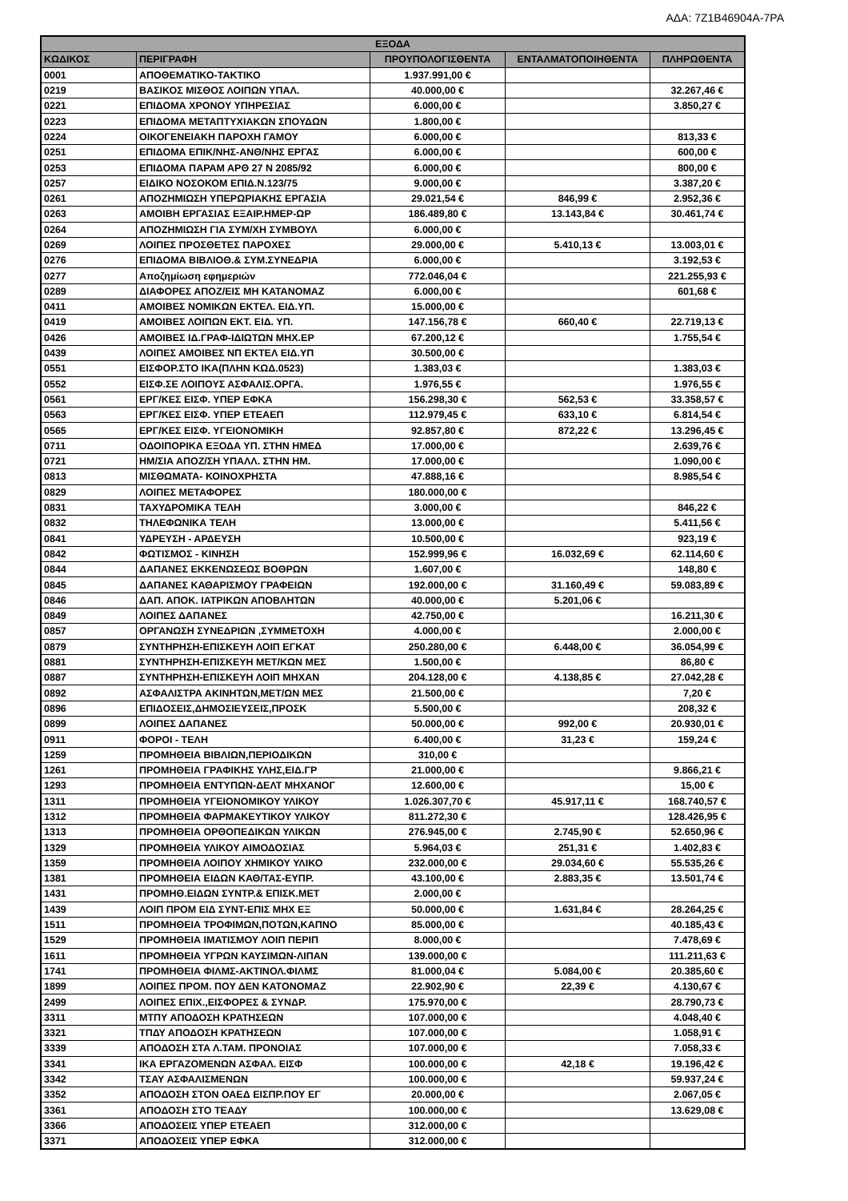ΑΔΑ: 7Ζ1Β46904Α-7ΡΑ
| ΕΞΟΔΑ | | | | |
| --- | --- | --- | --- | --- |
| ΚΩΔΙΚΟΣ | ΠΕΡΙΓΡΑΦΗ | ΠΡΟΥΠΟΛΟΓΙΣΘΕΝΤΑ | ΕΝΤΑΛΜΑΤΟΠΟΙΗΘΕΝΤΑ | ΠΛΗΡΩΘΕΝΤΑ |
| 0001 | ΑΠΟΘΕΜΑΤΙΚΟ-ΤΑΚΤΙΚΟ | 1.937.991,00 € | | |
| 0219 | ΒΑΣΙΚΟΣ ΜΙΣΘΟΣ ΛΟΙΠΩΝ ΥΠΑΛ. | 40.000,00 € | | 32.267,46 € |
| 0221 | ΕΠΙΔΟΜΑ ΧΡΟΝΟΥ ΥΠΗΡΕΣΙΑΣ | 6.000,00 € | | 3.850,27 € |
| 0223 | ΕΠΙΔΟΜΑ ΜΕΤΑΠΤΥΧΙΑΚΩΝ ΣΠΟΥΔΩΝ | 1.800,00 € | | |
| 0224 | ΟΙΚΟΓΕΝΕΙΑΚΗ ΠΑΡΟΧΗ ΓΑΜΟΥ | 6.000,00 € | | 813,33 € |
| 0251 | ΕΠΙΔΟΜΑ ΕΠΙΚ/ΝΗΣ-ΑΝΘ/ΝΗΣ ΕΡΓΑΣ | 6.000,00 € | | 600,00 € |
| 0253 | ΕΠΙΔΟΜΑ ΠΑΡΑΜ ΑΡΘ 27 Ν 2085/92 | 6.000,00 € | | 800,00 € |
| 0257 | ΕΙΔΙΚΟ ΝΟΣΟΚΟΜ ΕΠΙΔ.Ν.123/75 | 9.000,00 € | | 3.387,20 € |
| 0261 | ΑΠΟΖΗΜΙΩΣΗ ΥΠΕΡΩΡΙΑΚΗΣ ΕΡΓΑΣΙΑ | 29.021,54 € | 846,99 € | 2.952,36 € |
| 0263 | ΑΜΟΙΒΗ ΕΡΓΑΣΙΑΣ ΕΞΑΙΡ.ΗΜΕΡ-ΩΡ | 186.489,80 € | 13.143,84 € | 30.461,74 € |
| 0264 | ΑΠΟΖΗΜΙΩΣΗ ΓΙΑ ΣΥΜ/ΧΗ ΣΥΜΒΟΥΛ | 6.000,00 € | | |
| 0269 | ΛΟΙΠΕΣ ΠΡΟΣΘΕΤΕΣ ΠΑΡΟΧΕΣ | 29.000,00 € | 5.410,13 € | 13.003,01 € |
| 0276 | ΕΠΙΔΟΜΑ ΒΙΒΛΙΟΘ.& ΣΥΜ.ΣΥΝΕΔΡΙΑ | 6.000,00 € | | 3.192,53 € |
| 0277 | Αποζημίωση εφημεριών | 772.046,04 € | | 221.255,93 € |
| 0289 | ΔΙΑΦΟΡΕΣ ΑΠΟΖ/ΕΙΣ ΜΗ ΚΑΤΑΝΟΜΑΖ | 6.000,00 € | | 601,68 € |
| 0411 | ΑΜΟΙΒΕΣ ΝΟΜΙΚΩΝ ΕΚΤΕΛ. ΕΙΔ.ΥΠ. | 15.000,00 € | | |
| 0419 | ΑΜΟΙΒΕΣ ΛΟΙΠΩΝ ΕΚΤ. ΕΙΔ. ΥΠ. | 147.156,78 € | 660,40 € | 22.719,13 € |
| 0426 | ΑΜΟΙΒΕΣ ΙΔ.ΓΡΑΦ-ΙΔΙΩΤΩΝ ΜΗΧ.ΕΡ | 67.200,12 € | | 1.755,54 € |
| 0439 | ΛΟΙΠΕΣ ΑΜΟΙΒΕΣ ΝΠ ΕΚΤΕΛ ΕΙΔ.ΥΠ | 30.500,00 € | | |
| 0551 | ΕΙΣΦΟΡ.ΣΤΟ ΙΚΑ(ΠΛΗΝ ΚΩΔ.0523) | 1.383,03 € | | 1.383,03 € |
| 0552 | ΕΙΣΦ.ΣΕ ΛΟΙΠΟΥΣ ΑΣΦΑΛΙΣ.ΟΡΓΑ. | 1.976,55 € | | 1.976,55 € |
| 0561 | ΕΡΓ/ΚΕΣ ΕΙΣΦ. ΥΠΕΡ ΕΦΚΑ | 156.298,30 € | 562,53 € | 33.358,57 € |
| 0563 | ΕΡΓ/ΚΕΣ ΕΙΣΦ. ΥΠΕΡ ΕΤΕΑΕΠ | 112.979,45 € | 633,10 € | 6.814,54 € |
| 0565 | ΕΡΓ/ΚΕΣ ΕΙΣΦ. ΥΓΕΙΟΝΟΜΙΚΗ | 92.857,80 € | 872,22 € | 13.296,45 € |
| 0711 | ΟΔΟΙΠΟΡΙΚΑ ΕΞΟΔΑ ΥΠ. ΣΤΗΝ ΗΜΕΔ | 17.000,00 € | | 2.639,76 € |
| 0721 | ΗΜ/ΣΙΑ ΑΠΟΖ/ΣΗ ΥΠΑΛΛ. ΣΤΗΝ ΗΜ. | 17.000,00 € | | 1.090,00 € |
| 0813 | ΜΙΣΘΩΜΑΤΑ- ΚΟΙΝΟΧΡΗΣΤΑ | 47.888,16 € | | 8.985,54 € |
| 0829 | ΛΟΙΠΕΣ ΜΕΤΑΦΟΡΕΣ | 180.000,00 € | | |
| 0831 | ΤΑΧΥΔΡΟΜΙΚΑ ΤΕΛΗ | 3.000,00 € | | 846,22 € |
| 0832 | ΤΗΛΕΦΩΝΙΚΑ ΤΕΛΗ | 13.000,00 € | | 5.411,56 € |
| 0841 | ΥΔΡΕΥΣΗ - ΑΡΔΕΥΣΗ | 10.500,00 € | | 923,19 € |
| 0842 | ΦΩΤΙΣΜΟΣ - ΚΙΝΗΣΗ | 152.999,96 € | 16.032,69 € | 62.114,60 € |
| 0844 | ΔΑΠΑΝΕΣ ΕΚΚΕΝΩΣΕΩΣ ΒΟΘΡΩΝ | 1.607,00 € | | 148,80 € |
| 0845 | ΔΑΠΑΝΕΣ ΚΑΘΑΡΙΣΜΟΥ ΓΡΑΦΕΙΩΝ | 192.000,00 € | 31.160,49 € | 59.083,89 € |
| 0846 | ΔΑΠ. ΑΠΟΚ. ΙΑΤΡΙΚΩΝ ΑΠΟΒΛΗΤΩΝ | 40.000,00 € | 5.201,06 € | |
| 0849 | ΛΟΙΠΕΣ ΔΑΠΑΝΕΣ | 42.750,00 € | | 16.211,30 € |
| 0857 | ΟΡΓΑΝΩΣΗ ΣΥΝΕΔΡΙΩΝ ,ΣΥΜΜΕΤΟΧΗ | 4.000,00 € | | 2.000,00 € |
| 0879 | ΣΥΝΤΗΡΗΣΗ-ΕΠΙΣΚΕΥΗ ΛΟΙΠ ΕΓΚΑΤ | 250.280,00 € | 6.448,00 € | 36.054,99 € |
| 0881 | ΣΥΝΤΗΡΗΣΗ-ΕΠΙΣΚΕΥΗ ΜΕΤ/ΚΩΝ ΜΕΣ | 1.500,00 € | | 86,80 € |
| 0887 | ΣΥΝΤΗΡΗΣΗ-ΕΠΙΣΚΕΥΗ ΛΟΙΠ ΜΗΧΑΝ | 204.128,00 € | 4.138,85 € | 27.042,28 € |
| 0892 | ΑΣΦΑΛΙΣΤΡΑ ΑΚΙΝΗΤΩΝ,ΜΕΤ/ΩΝ ΜΕΣ | 21.500,00 € | | 7,20 € |
| 0896 | ΕΠΙΔΟΣΕΙΣ,ΔΗΜΟΣΙΕΥΣΕΙΣ,ΠΡΟΣΚ | 5.500,00 € | | 208,32 € |
| 0899 | ΛΟΙΠΕΣ ΔΑΠΑΝΕΣ | 50.000,00 € | 992,00 € | 20.930,01 € |
| 0911 | ΦΟΡΟΙ - ΤΕΛΗ | 6.400,00 € | 31,23 € | 159,24 € |
| 1259 | ΠΡΟΜΗΘΕΙΑ ΒΙΒΛΙΩΝ,ΠΕΡΙΟΔΙΚΩΝ | 310,00 € | | |
| 1261 | ΠΡΟΜΗΘΕΙΑ ΓΡΑΦΙΚΗΣ ΥΛΗΣ,ΕΙΔ.ΓΡ | 21.000,00 € | | 9.866,21 € |
| 1293 | ΠΡΟΜΗΘΕΙΑ ΕΝΤΥΠΩΝ-ΔΕΛΤ ΜΗΧΑΝΟΓ | 12.600,00 € | | 15,00 € |
| 1311 | ΠΡΟΜΗΘΕΙΑ ΥΓΕΙΟΝΟΜΙΚΟΥ ΥΛΙΚΟΥ | 1.026.307,70 € | 45.917,11 € | 168.740,57 € |
| 1312 | ΠΡΟΜΗΘΕΙΑ ΦΑΡΜΑΚΕΥΤΙΚΟΥ ΥΛΙΚΟΥ | 811.272,30 € | | 128.426,95 € |
| 1313 | ΠΡΟΜΗΘΕΙΑ ΟΡΘΟΠΕΔΙΚΩΝ ΥΛΙΚΩΝ | 276.945,00 € | 2.745,90 € | 52.650,96 € |
| 1329 | ΠΡΟΜΗΘΕΙΑ ΥΛΙΚΟΥ ΑΙΜΟΔΟΣΙΑΣ | 5.964,03 € | 251,31 € | 1.402,83 € |
| 1359 | ΠΡΟΜΗΘΕΙΑ ΛΟΙΠΟΥ ΧΗΜΙΚΟΥ ΥΛΙΚΟ | 232.000,00 € | 29.034,60 € | 55.535,26 € |
| 1381 | ΠΡΟΜΗΘΕΙΑ ΕΙΔΩΝ ΚΑΘ/ΤΑΣ-ΕΥΠΡ. | 43.100,00 € | 2.883,35 € | 13.501,74 € |
| 1431 | ΠΡΟΜΗΘ.ΕΙΔΩΝ ΣΥΝΤΡ.& ΕΠΙΣΚ.ΜΕΤ | 2.000,00 € | | |
| 1439 | ΛΟΙΠ ΠΡΟΜ ΕΙΔ ΣΥΝΤ-ΕΠΙΣ ΜΗΧ ΕΞ | 50.000,00 € | 1.631,84 € | 28.264,25 € |
| 1511 | ΠΡΟΜΗΘΕΙΑ ΤΡΟΦΙΜΩΝ,ΠΟΤΩΝ,ΚΑΠΝΟ | 85.000,00 € | | 40.185,43 € |
| 1529 | ΠΡΟΜΗΘΕΙΑ ΙΜΑΤΙΣΜΟΥ ΛΟΙΠ ΠΕΡΙΠ | 8.000,00 € | | 7.478,69 € |
| 1611 | ΠΡΟΜΗΘΕΙΑ ΥΓΡΩΝ ΚΑΥΣΙΜΩΝ-ΛΙΠΑΝ | 139.000,00 € | | 111.211,63 € |
| 1741 | ΠΡΟΜΗΘΕΙΑ ΦΙΛΜΣ-ΑΚΤΙΝΟΛ.ΦΙΛΜΣ | 81.000,04 € | 5.084,00 € | 20.385,60 € |
| 1899 | ΛΟΙΠΕΣ ΠΡΟΜ. ΠΟΥ ΔΕΝ ΚΑΤΟΝΟΜΑΖ | 22.902,90 € | 22,39 € | 4.130,67 € |
| 2499 | ΛΟΙΠΕΣ ΕΠΙΧ.,ΕΙΣΦΟΡΕΣ & ΣΥΝΔΡ. | 175.970,00 € | | 28.790,73 € |
| 3311 | ΜΤΠΥ ΑΠΟΔΟΣΗ ΚΡΑΤΗΣΕΩΝ | 107.000,00 € | | 4.048,40 € |
| 3321 | ΤΠΔΥ ΑΠΟΔΟΣΗ ΚΡΑΤΗΣΕΩΝ | 107.000,00 € | | 1.058,91 € |
| 3339 | ΑΠΟΔΟΣΗ ΣΤΑ Λ.ΤΑΜ. ΠΡΟΝΟΙΑΣ | 107.000,00 € | | 7.058,33 € |
| 3341 | ΙΚΑ ΕΡΓΑΖΟΜΕΝΩΝ ΑΣΦΑΛ. ΕΙΣΦ | 100.000,00 € | 42,18 € | 19.196,42 € |
| 3342 | ΤΣΑΥ ΑΣΦΑΛΙΣΜΕΝΩΝ | 100.000,00 € | | 59.937,24 € |
| 3352 | ΑΠΟΔΟΣΗ ΣΤΟΝ ΟΑΕΔ ΕΙΣΠΡ.ΠΟΥ ΕΓ | 20.000,00 € | | 2.067,05 € |
| 3361 | ΑΠΟΔΟΣΗ ΣΤΟ ΤΕΑΔΥ | 100.000,00 € | | 13.629,08 € |
| 3366 | ΑΠΟΔΟΣΕΙΣ ΥΠΕΡ ΕΤΕΑΕΠ | 312.000,00 € | | |
| 3371 | ΑΠΟΔΟΣΕΙΣ ΥΠΕΡ ΕΦΚΑ | 312.000,00 € | | |